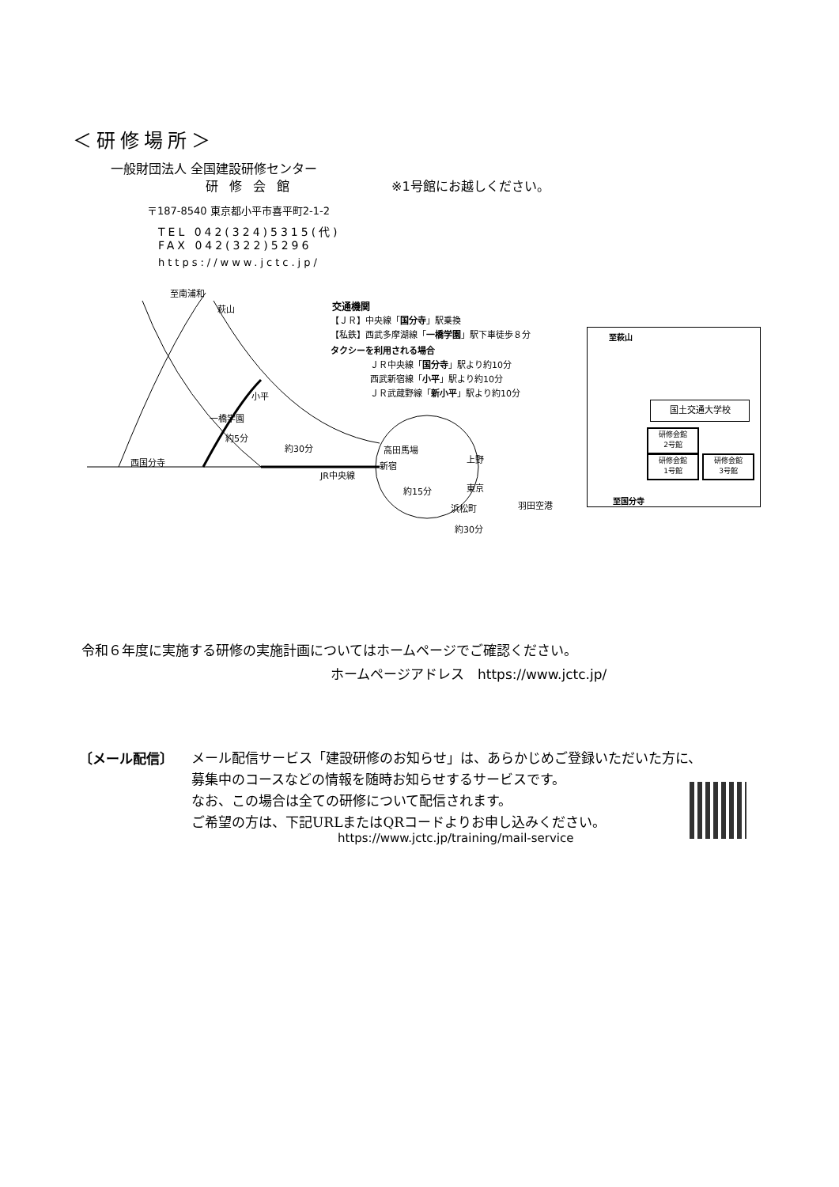＜研修場所＞
一般財団法人 全国建設研修センター
研修会館 ※1号館にお越しください。
〒187-8540 東京都小平市喜平町2-1-2
TEL 042(324)5315(代)
FAX 042(322)5296
https://www.jctc.jp/
至南浦和
萩山
小平
一橋学園
約5分
約30分
西国分寺
JR中央線
高田馬場
新宿
上野
東京
約15分
浜松町 羽田空港
約30分
交通機関
【ＪＲ】中央線「国分寺」駅乗換
【私鉄】西武多摩湖線「一橋学園」駅下車徒歩８分
タクシーを利用される場合
ＪＲ中央線「国分寺」駅より約10分
西武新宿線「小平」駅より約10分
ＪＲ武蔵野線「新小平」駅より約10分
至萩山
国土交通大学校
研修会館
2号館
研修会館
1号館
研修会館
3号館
至国分寺
令和６年度に実施する研修の実施計画についてはホームページでご確認ください。
ホームページアドレス　https://www.jctc.jp/
〔メール配信〕
メール配信サービス「建設研修のお知らせ」は、あらかじめご登録いただいた方に、
募集中のコースなどの情報を随時お知らせするサービスです。
なお、この場合は全ての研修について配信されます。
ご希望の方は、下記URLまたはQRコードよりお申し込みください。
https://www.jctc.jp/training/mail-service